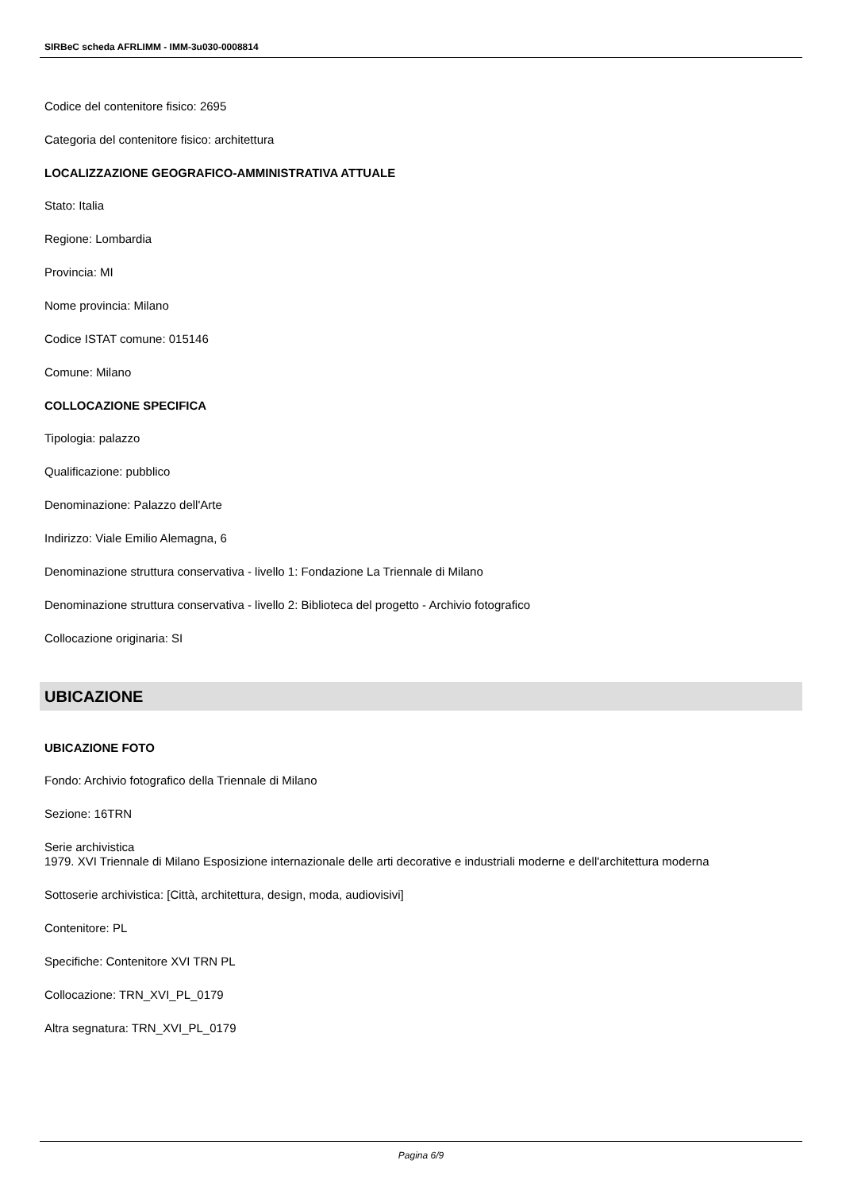SIRBeC scheda AFRLIMM - IMM-3u030-0008814
Codice del contenitore fisico: 2695
Categoria del contenitore fisico: architettura
LOCALIZZAZIONE GEOGRAFICO-AMMINISTRATIVA ATTUALE
Stato: Italia
Regione: Lombardia
Provincia: MI
Nome provincia: Milano
Codice ISTAT comune: 015146
Comune: Milano
COLLOCAZIONE SPECIFICA
Tipologia: palazzo
Qualificazione: pubblico
Denominazione: Palazzo dell'Arte
Indirizzo: Viale Emilio Alemagna, 6
Denominazione struttura conservativa - livello 1: Fondazione La Triennale di Milano
Denominazione struttura conservativa - livello 2: Biblioteca del progetto - Archivio fotografico
Collocazione originaria: SI
UBICAZIONE
UBICAZIONE FOTO
Fondo: Archivio fotografico della Triennale di Milano
Sezione: 16TRN
Serie archivistica
1979. XVI Triennale di Milano Esposizione internazionale delle arti decorative e industriali moderne e dell'architettura moderna
Sottoserie archivistica: [Città, architettura, design, moda, audiovisivi]
Contenitore: PL
Specifiche: Contenitore XVI TRN PL
Collocazione: TRN_XVI_PL_0179
Altra segnatura: TRN_XVI_PL_0179
Pagina 6/9